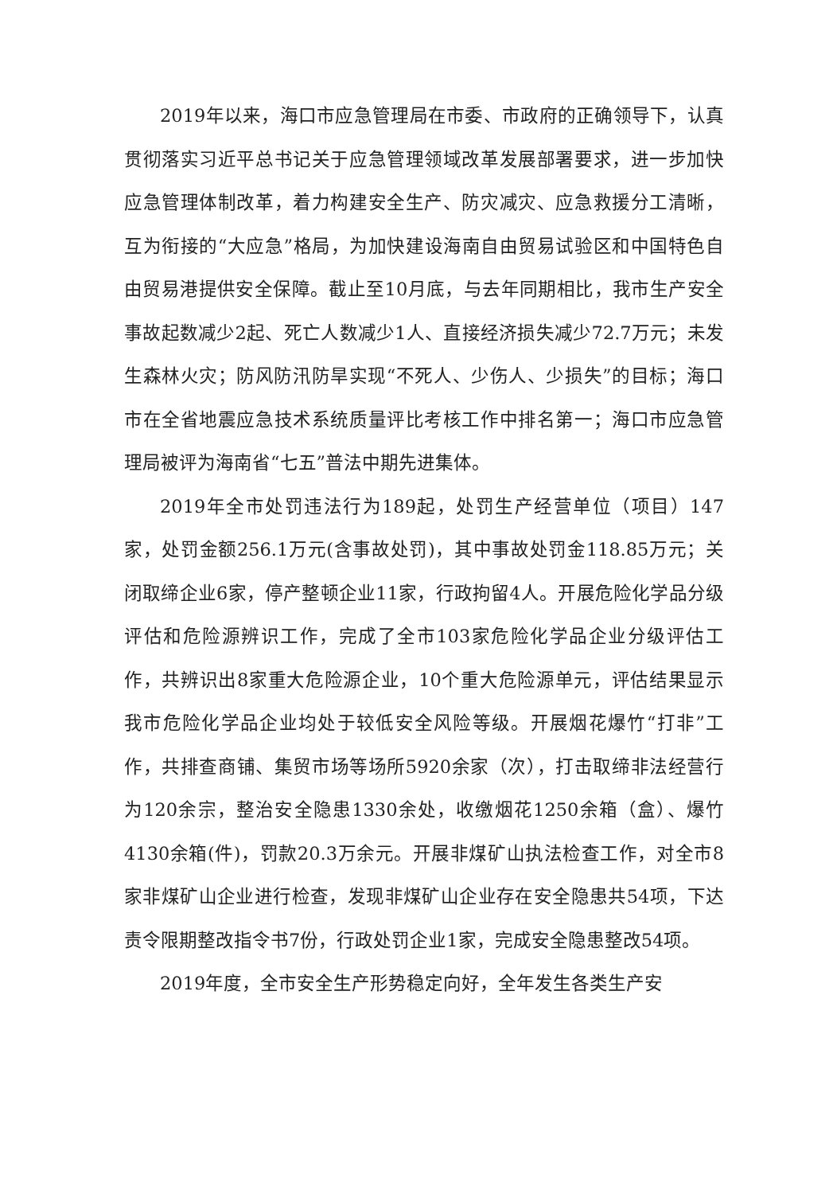2019年以来，海口市应急管理局在市委、市政府的正确领导下，认真贯彻落实习近平总书记关于应急管理领域改革发展部署要求，进一步加快应急管理体制改革，着力构建安全生产、防灾减灾、应急救援分工清晰，互为衔接的“大应急”格局，为加快建设海南自由贸易试验区和中国特色自由贸易港提供安全保障。截止至10月底，与去年同期相比，我市生产安全事故起数减少2起、死亡人数减少1人、直接经济损失减少72.7万元；未发生森林火灾；防风防汛防旱实现“不死人、少伤人、少损失”的目标；海口市在全省地震应急技术系统质量评比考核工作中排名第一；海口市应急管理局被评为海南省“七五”普法中期先进集体。
2019年全市处罚违法行为189起，处罚生产经营单位（项目）147家，处罚金额256.1万元(含事故处罚)，其中事故处罚金118.85万元；关闭取缔企业6家，停产整顿企业11家，行政拘留4人。开展危险化学品分级评估和危险源辨识工作，完成了全市103家危险化学品企业分级评估工作，共辨识出8家重大危险源企业，10个重大危险源单元，评估结果显示我市危险化学品企业均处于较低安全风险等级。开展烟花爆竹“打非”工作，共排查商铺、集贸市场等场所5920余家（次），打击取缔非法经营行为120余宗，整治安全隐患1330余处，收缴烟花1250余箱（盒）、爆竹4130余箱(件)，罚款20.3万余元。开展非煤矿山执法检查工作，对全市8家非煤矿山企业进行检查，发现非煤矿山企业存在安全隐患共54项，下达责令限期整改指令书7份，行政处罚企业1家，完成安全隐患整改54项。
2019年度，全市安全生产形势稳定向好，全年发生各类生产安